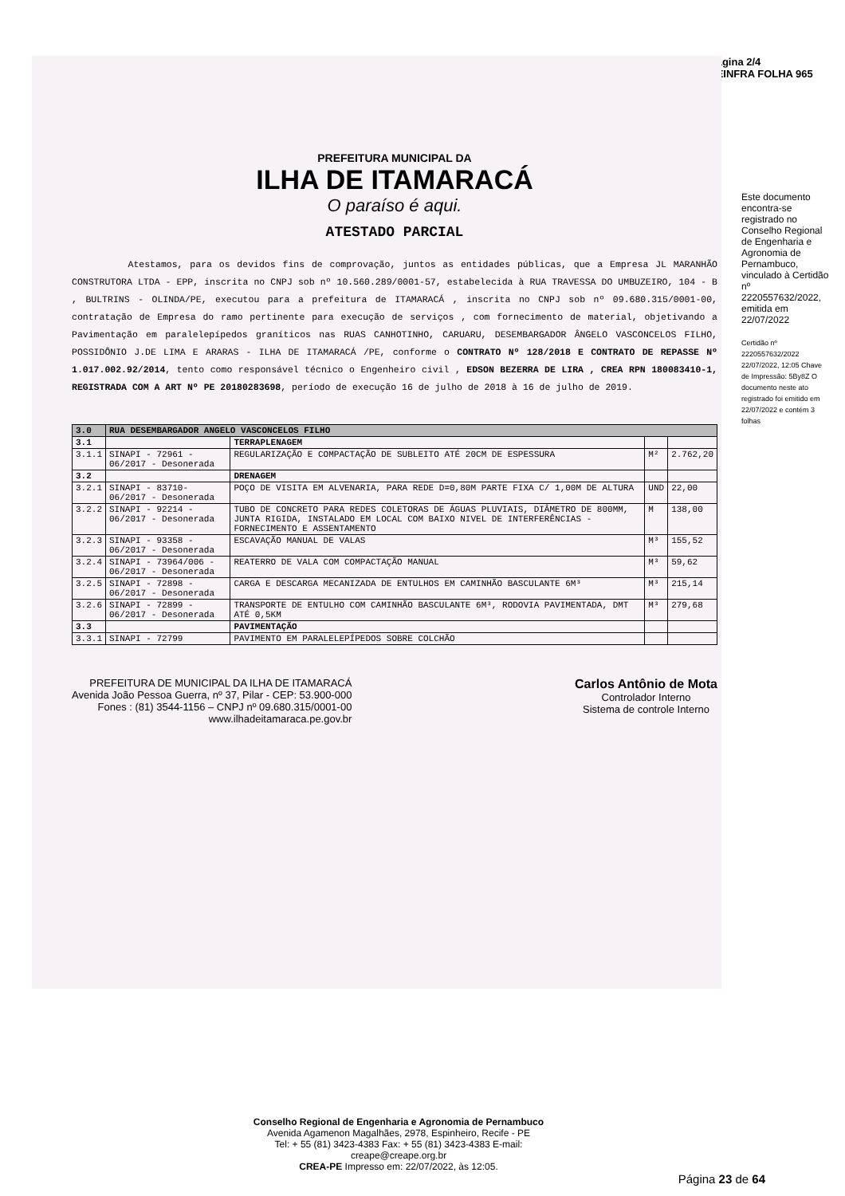Página 2/4
SEINFRA FOLHA 965
PREFEITURA MUNICIPAL DA
ILHA DE ITAMARACÁ
O paraíso é aqui.
ATESTADO PARCIAL
Atestamos, para os devidos fins de comprovação, juntos as entidades públicas, que a Empresa JL MARANHÃO CONSTRUTORA LTDA - EPP, inscrita no CNPJ sob nº 10.560.289/0001-57, estabelecida à RUA TRAVESSA DO UMBUZEIRO, 104 - B , BULTRINS - OLINDA/PE, executou para a prefeitura de ITAMARACÁ , inscrita no CNPJ sob nº 09.680.315/0001-00, contratação de Empresa do ramo pertinente para execução de serviços , com fornecimento de material, objetivando a Pavimentação em paralelepípedos graníticos nas RUAS CANHOTINHO, CARUARU, DESEMBARGADOR ÂNGELO VASCONCELOS FILHO, POSSIDÔNIO J.DE LIMA E ARARAS - ILHA DE ITAMARACÁ /PE, conforme o CONTRATO Nº 128/2018 E CONTRATO DE REPASSE Nº 1.017.002.92/2014, tento como responsável técnico o Engenheiro civil , EDSON BEZERRA DE LIRA , CREA RPN 180083410-1, REGISTRADA COM A ART Nº PE 20180283698, período de execução 16 de julho de 2018 à 16 de julho de 2019.
| 3.0 | RUA DESEMBARGADOR ANGELO VASCONCELOS FILHO | | | |
| 3.1 | | TERRAPLENAGEM | | |
| 3.1.1 | SINAPI - 72961 - 06/2017 - Desonerada | REGULARIZAÇÃO E COMPACTAÇÃO DE SUBLEITO ATÉ 20CM DE ESPESSURA | M² | 2.762,20 |
| 3.2 | | DRENAGEM | | |
| 3.2.1 | SINAPI - 83710- 06/2017 - Desonerada | POÇO DE VISITA EM ALVENARIA, PARA REDE D=0,80M PARTE FIXA C/ 1,00M DE ALTURA | UND | 22,00 |
| 3.2.2 | SINAPI - 92214 - 06/2017 - Desonerada | TUBO DE CONCRETO PARA REDES COLETORAS DE ÁGUAS PLUVIAIS, DIÂMETRO DE 800MM, JUNTA RIGIDA, INSTALADO EM LOCAL COM BAIXO NIVEL DE INTERFERÊNCIAS - FORNECIMENTO E ASSENTAMENTO | M | 138,00 |
| 3.2.3 | SINAPI - 93358 - 06/2017 - Desonerada | ESCAVAÇÃO MANUAL DE VALAS | M³ | 155,52 |
| 3.2.4 | SINAPI - 73964/006 - 06/2017 - Desonerada | REATERRO DE VALA COM COMPACTAÇÃO MANUAL | M³ | 59,62 |
| 3.2.5 | SINAPI - 72898 - 06/2017 - Desonerada | CARGA E DESCARGA MECANIZADA DE ENTULHOS EM CAMINHÃO BASCULANTE 6M³ | M³ | 215,14 |
| 3.2.6 | SINAPI - 72899 - 06/2017 - Desonerada | TRANSPORTE DE ENTULHO COM CAMINHÃO BASCULANTE 6M³, RODOVIA PAVIMENTADA, DMT ATÉ 0,5KM | M³ | 279,68 |
| 3.3 | | PAVIMENTAÇÃO | | |
| 3.3.1 | SINAPI - 72799 | PAVIMENTO EM PARALELEPÍPEDOS SOBRE COLCHÃO | | |
PREFEITURA DE MUNICIPAL DA ILHA DE ITAMARACÁ
Avenida João Pessoa Guerra, nº 37, Pilar - CEP: 53.900-000
Fones : (81) 3544-1156 – CNPJ nº 09.680.315/0001-00
www.ilhadeitamaraca.pe.gov.br
Carlos Antônio de Mota
Controlador Interno
Sistema de controle Interno
Este documento encontra-se registrado no Conselho Regional de Engenharia e Agronomia de Pernambuco, vinculado à Certidão nº 2220557632/2022, emitida em 22/07/2022
Certidão nº 2220557632/2022 22/07/2022, 12:05 Chave de Impressão: 5By8Z O documento neste ato registrado foi emitido em 22/07/2022 e contém 3 folhas
Conselho Regional de Engenharia e Agronomia de Pernambuco
Avenida Agamenon Magalhães, 2978, Espinheiro, Recife - PE
Tel: + 55 (81) 3423-4383 Fax: + 55 (81) 3423-4383 E-mail: creape@creape.org.br
CREA-PE Impresso em: 22/07/2022, às 12:05.
Página 23 de 64